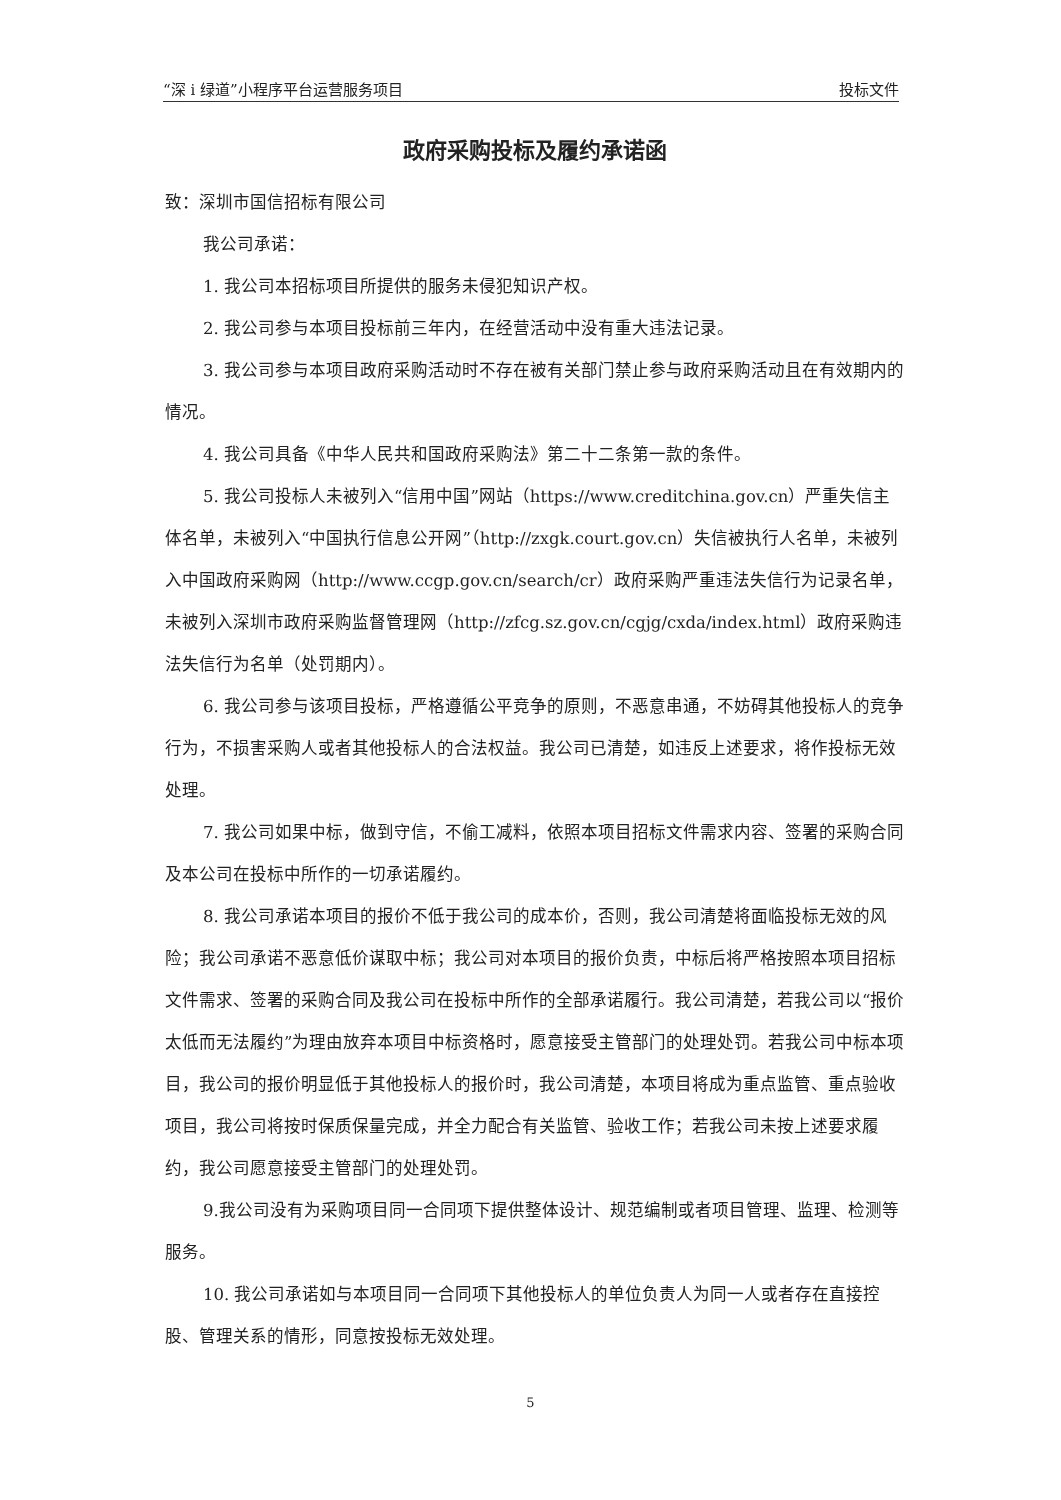“深 i 绿道”小程序平台运营服务项目 投标文件
政府采购投标及履约承诺函
致：深圳市国信招标有限公司
我公司承诺：
1. 我公司本招标项目所提供的服务未侵犯知识产权。
2. 我公司参与本项目投标前三年内，在经营活动中没有重大违法记录。
3. 我公司参与本项目政府采购活动时不存在被有关部门禁止参与政府采购活动且在有效期内的情况。
4. 我公司具备《中华人民共和国政府采购法》第二十二条第一款的条件。
5. 我公司投标人未被列入“信用中国”网站（https://www.creditchina.gov.cn）严重失信主体名单，未被列入“中国执行信息公开网”（http://zxgk.court.gov.cn）失信被执行人名单，未被列入中国政府采购网（http://www.ccgp.gov.cn/search/cr）政府采购严重违法失信行为记录名单，未被列入深圳市政府采购监督管理网（http://zfcg.sz.gov.cn/cgjg/cxda/index.html）政府采购违法失信行为名单（处罚期内）。
6. 我公司参与该项目投标，严格遵循公平竞争的原则，不恶意串通，不妨碍其他投标人的竞争行为，不损害采购人或者其他投标人的合法权益。我公司已清楚，如违反上述要求，将作投标无效处理。
7. 我公司如果中标，做到守信，不偷工减料，依照本项目招标文件需求内容、签署的采购合同及本公司在投标中所作的一切承诺履约。
8. 我公司承诺本项目的报价不低于我公司的成本价，否则，我公司清楚将面临投标无效的风险；我公司承诺不恶意低价谋取中标；我公司对本项目的报价负责，中标后将严格按照本项目招标文件需求、签署的采购合同及我公司在投标中所作的全部承诺履行。我公司清楚，若我公司以“报价太低而无法履约”为理由放弃本项目中标资格时，愿意接受主管部门的处理处罚。若我公司中标本项目，我公司的报价明显低于其他投标人的报价时，我公司清楚，本项目将成为重点监管、重点验收项目，我公司将按时保质保量完成，并全力配合有关监管、验收工作；若我公司未按上述要求履约，我公司愿意接受主管部门的处理处罚。
9.我公司没有为采购项目同一合同项下提供整体设计、规范编制或者项目管理、监理、检测等服务。
10. 我公司承诺如与本项目同一合同项下其他投标人的单位负责人为同一人或者存在直接控股、管理关系的情形，同意按投标无效处理。
5